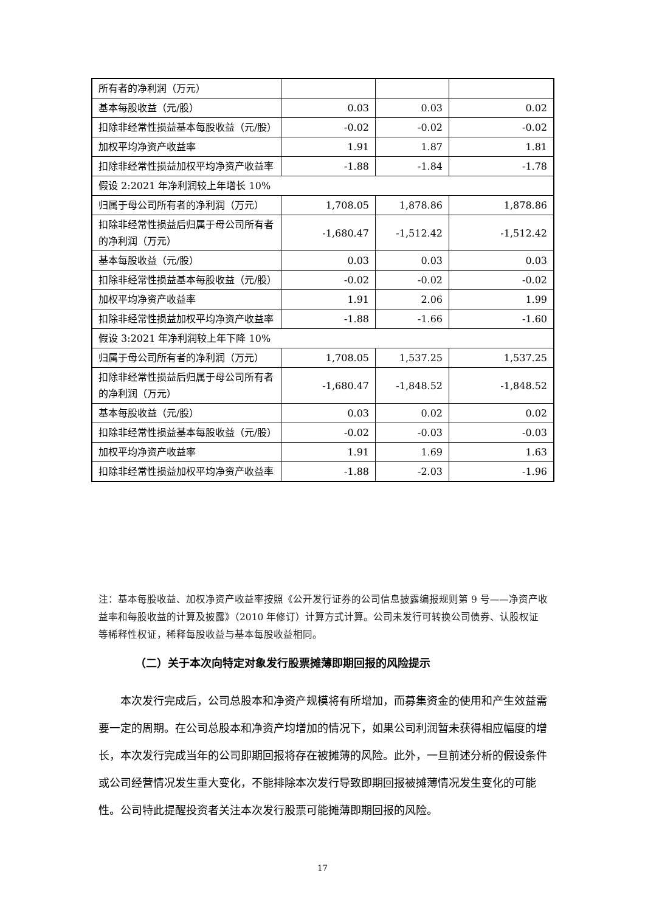| 所有者的净利润（万元） | | | |
| 基本每股收益（元/股） | 0.03 | 0.03 | 0.02 |
| 扣除非经常性损益基本每股收益（元/股） | -0.02 | -0.02 | -0.02 |
| 加权平均净资产收益率 | 1.91 | 1.87 | 1.81 |
| 扣除非经常性损益加权平均净资产收益率 | -1.88 | -1.84 | -1.78 |
| 假设 2:2021 年净利润较上年增长 10% | | | |
| 归属于母公司所有者的净利润（万元） | 1,708.05 | 1,878.86 | 1,878.86 |
| 扣除非经常性损益后归属于母公司所有者的净利润（万元） | -1,680.47 | -1,512.42 | -1,512.42 |
| 基本每股收益（元/股） | 0.03 | 0.03 | 0.03 |
| 扣除非经常性损益基本每股收益（元/股） | -0.02 | -0.02 | -0.02 |
| 加权平均净资产收益率 | 1.91 | 2.06 | 1.99 |
| 扣除非经常性损益加权平均净资产收益率 | -1.88 | -1.66 | -1.60 |
| 假设 3:2021 年净利润较上年下降 10% | | | |
| 归属于母公司所有者的净利润（万元） | 1,708.05 | 1,537.25 | 1,537.25 |
| 扣除非经常性损益后归属于母公司所有者的净利润（万元） | -1,680.47 | -1,848.52 | -1,848.52 |
| 基本每股收益（元/股） | 0.03 | 0.02 | 0.02 |
| 扣除非经常性损益基本每股收益（元/股） | -0.02 | -0.03 | -0.03 |
| 加权平均净资产收益率 | 1.91 | 1.69 | 1.63 |
| 扣除非经常性损益加权平均净资产收益率 | -1.88 | -2.03 | -1.96 |
注：基本每股收益、加权净资产收益率按照《公开发行证券的公司信息披露编报规则第 9 号——净资产收益率和每股收益的计算及披露》（2010 年修订）计算方式计算。公司未发行可转换公司债券、认股权证等稀释性权证，稀释每股收益与基本每股收益相同。
（二）关于本次向特定对象发行股票摊薄即期回报的风险提示
本次发行完成后，公司总股本和净资产规模将有所增加，而募集资金的使用和产生效益需要一定的周期。在公司总股本和净资产均增加的情况下，如果公司利润暂未获得相应幅度的增长，本次发行完成当年的公司即期回报将存在被摊薄的风险。此外，一旦前述分析的假设条件或公司经营情况发生重大变化，不能排除本次发行导致即期回报被摊薄情况发生变化的可能性。公司特此提醒投资者关注本次发行股票可能摊薄即期回报的风险。
17